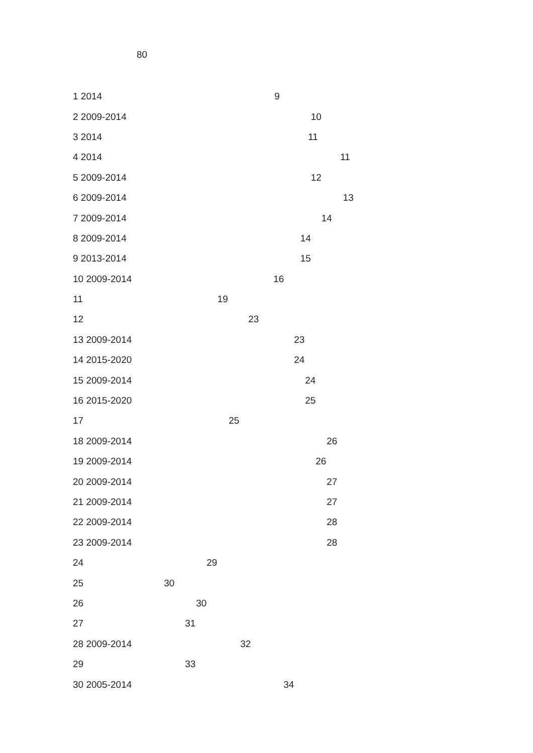80
1 2014 9
2 2009-2014 10
3 2014 11
4 2014 11
5 2009-2014 12
6 2009-2014 13
7 2009-2014 14
8 2009-2014 14
9 2013-2014 15
10 2009-2014 16
11 19
12 23
13 2009-2014 23
14 2015-2020 24
15 2009-2014 24
16 2015-2020 25
17 25
18 2009-2014 26
19 2009-2014 26
20 2009-2014 27
21 2009-2014 27
22 2009-2014 28
23 2009-2014 28
24 29
25 30
26 30
27 31
28 2009-2014 32
29 33
30 2005-2014 34